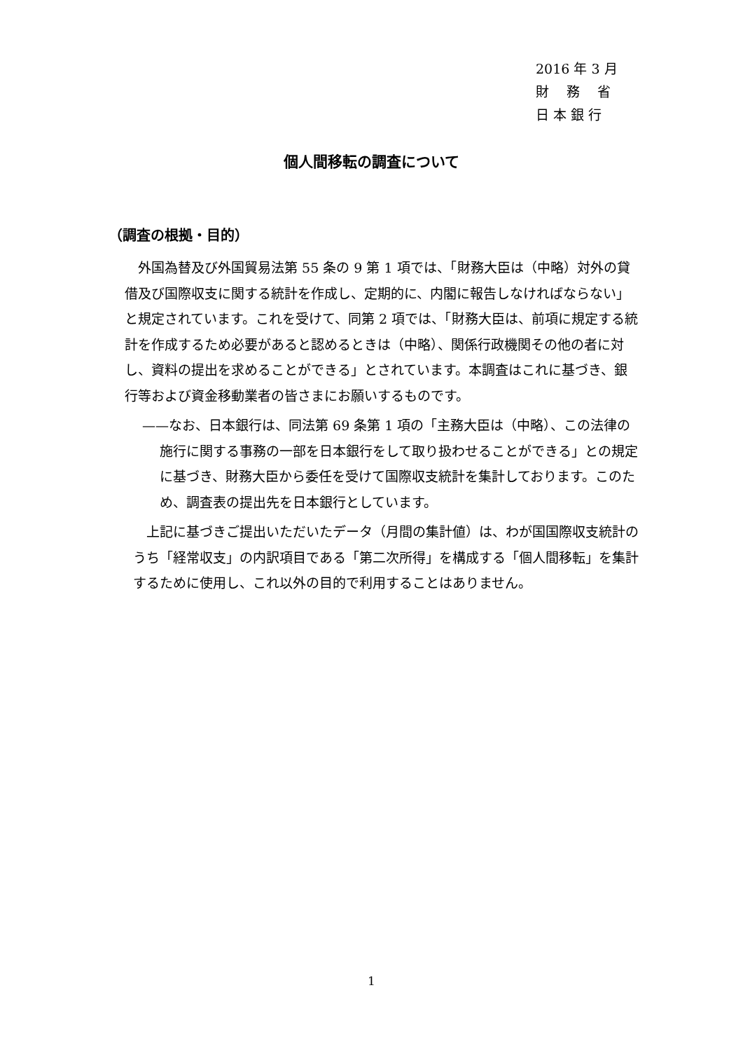2016 年 3 月
財　 務　 省
日 本 銀 行
個人間移転の調査について
（調査の根拠・目的）
　外国為替及び外国貿易法第 55 条の 9 第 1 項では、「財務大臣は（中略）対外の貸借及び国際収支に関する統計を作成し、定期的に、内閣に報告しなければならない」と規定されています。これを受けて、同第 2 項では、「財務大臣は、前項に規定する統計を作成するため必要があると認めるときは（中略）、関係行政機関その他の者に対し、資料の提出を求めることができる」とされています。本調査はこれに基づき、銀行等および資金移動業者の皆さまにお願いするものです。
——なお、日本銀行は、同法第 69 条第 1 項の「主務大臣は（中略）、この法律の施行に関する事務の一部を日本銀行をして取り扱わせることができる」との規定に基づき、財務大臣から委任を受けて国際収支統計を集計しております。このため、調査表の提出先を日本銀行としています。
　上記に基づきご提出いただいたデータ（月間の集計値）は、わが国国際収支統計のうち「経常収支」の内訳項目である「第二次所得」を構成する「個人間移転」を集計するために使用し、これ以外の目的で利用することはありません。
1